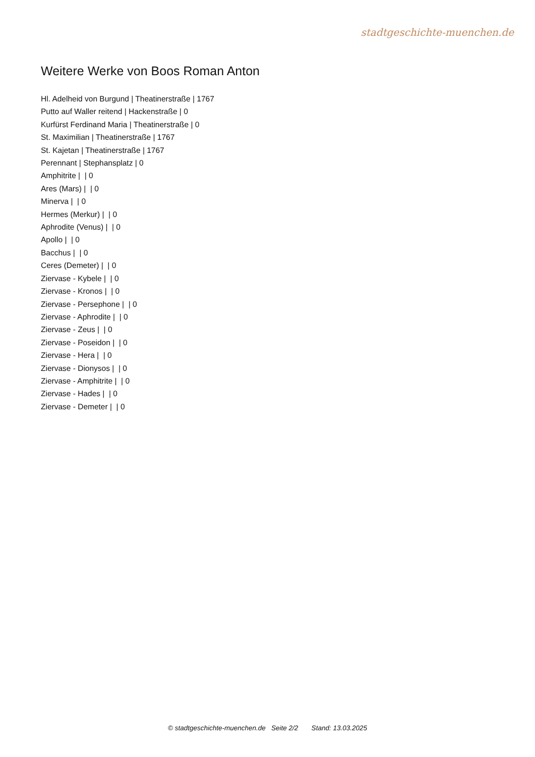stadtgeschichte-muenchen.de
Weitere Werke von Boos Roman Anton
Hl. Adelheid von Burgund | Theatinerstraße | 1767
Putto auf Waller reitend | Hackenstraße | 0
Kurfürst Ferdinand Maria | Theatinerstraße | 0
St. Maximilian | Theatinerstraße | 1767
St. Kajetan | Theatinerstraße | 1767
Perennant | Stephansplatz | 0
Amphitrite | | 0
Ares (Mars) | | 0
Minerva | | 0
Hermes (Merkur) | | 0
Aphrodite (Venus) | | 0
Apollo | | 0
Bacchus | | 0
Ceres (Demeter) | | 0
Ziervase - Kybele | | 0
Ziervase - Kronos | | 0
Ziervase - Persephone | | 0
Ziervase - Aphrodite | | 0
Ziervase - Zeus | | 0
Ziervase - Poseidon | | 0
Ziervase - Hera | | 0
Ziervase - Dionysos | | 0
Ziervase - Amphitrite | | 0
Ziervase - Hades | | 0
Ziervase - Demeter | | 0
© stadtgeschichte-muenchen.de Seite 2/2 Stand: 13.03.2025